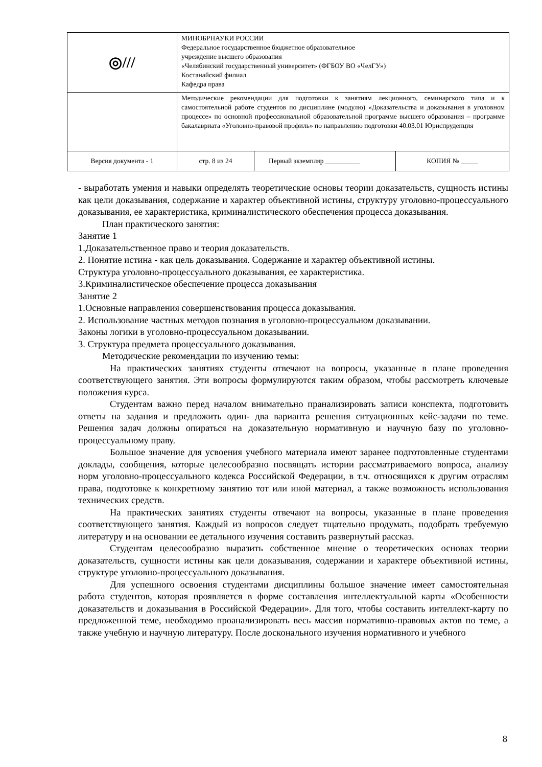| ◎/// | МИНОБРНАУКИ РОССИИ Федеральное государственное бюджетное образовательное учреждение высшего образования «Челябинский государственный университет» (ФГБОУ ВО «ЧелГУ») Костанайский филиал Кафедра права | | |
| | Методические рекомендации для подготовки к занятиям лекционного, семинарского типа и к самостоятельной работе студентов по дисциплине (модулю) «Доказательства и доказывания в уголовном процессе» по основной профессиональной образовательной программе высшего образования – программе бакалавриата «Уголовно-правовой профиль» по направлению подготовки 40.03.01 Юриспруденция | | |
| Версия документа - 1 | стр. 8 из 24 | Первый экземпляр __________ | КОПИЯ № _____ |
- выработать умения и навыки определять теоретические основы теории доказательств, сущность истины как цели доказывания, содержание и характер объективной истины, структуру уголовно-процессуального доказывания, ее характеристика, криминалистического обеспечения процесса доказывания.
План практического занятия:
Занятие 1
1.Доказательственное право и теория доказательств.
2. Понятие истина - как цель доказывания. Содержание и характер объективной истины.
Структура уголовно-процессуального доказывания, ее характеристика.
3.Криминалистическое обеспечение процесса доказывания
Занятие 2
1.Основные направления совершенствования процесса доказывания.
2. Использование частных методов познания в уголовно-процессуальном доказывании.
Законы логики в уголовно-процессуальном доказывании.
3. Структура предмета процессуального доказывания.
Методические рекомендации по изучению темы:
На практических занятиях студенты отвечают на вопросы, указанные в плане проведения соответствующего занятия. Эти вопросы формулируются таким образом, чтобы рассмотреть ключевые положения курса.
Студентам важно перед началом внимательно пранализировать записи конспекта, подготовить ответы на задания и предложить один- два варианта решения ситуационных кейс-задачи по теме. Решения задач должны опираться на доказательную нормативную и научную базу по уголовно-процессуальному праву.
Большое значение для усвоения учебного материала имеют заранее подготовленные студентами доклады, сообщения, которые целесообразно посвящать истории рассматриваемого вопроса, анализу норм уголовно-процессуального кодекса Российской Федерации, в т.ч. относящихся к другим отраслям права, подготовке к конкретному занятию тот или иной материал, а также возможность использования технических средств.
На практических занятиях студенты отвечают на вопросы, указанные в плане проведения соответствующего занятия. Каждый из вопросов следует тщательно продумать, подобрать требуемую литературу и на основании ее детального изучения составить развернутый рассказ.
Студентам целесообразно выразить собственное мнение о теоретических основах теории доказательств, сущности истины как цели доказывания, содержании и характере объективной истины, структуре уголовно-процессуального доказывания.
Для успешного освоения студентами дисциплины большое значение имеет самостоятельная работа студентов, которая проявляется в форме составления интеллектуальной карты «Особенности доказательств и доказывания в Российской Федерации». Для того, чтобы составить интеллект-карту по предложенной теме, необходимо проанализировать весь массив нормативно-правовых актов по теме, а также учебную и научную литературу. После досконального изучения нормативного и учебного
8